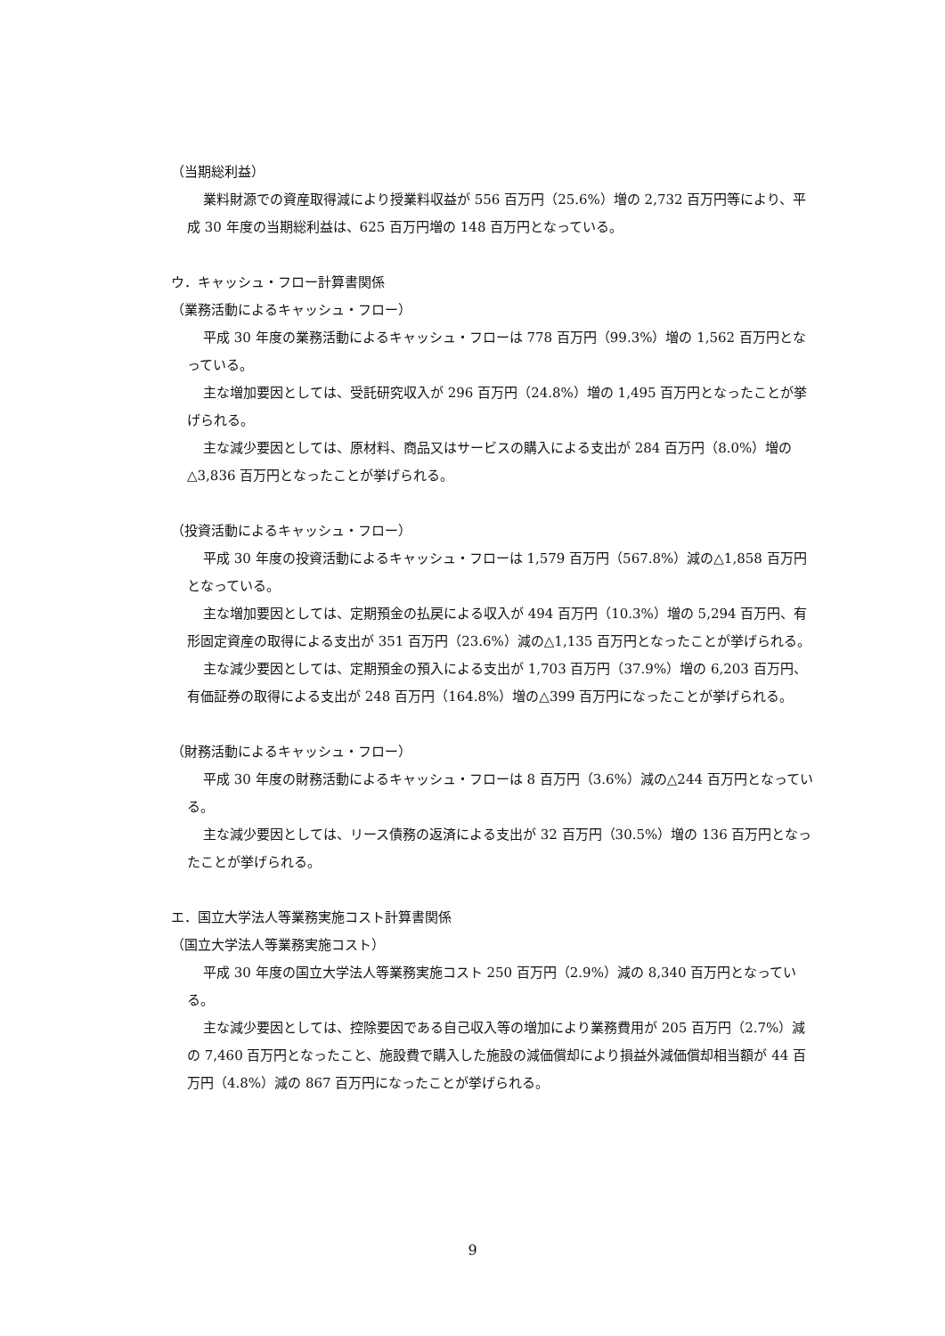（当期総利益）
業料財源での資産取得減により授業料収益が 556 百万円（25.6%）増の 2,732 百万円等により、平成 30 年度の当期総利益は、625 百万円増の 148 百万円となっている。
ウ．キャッシュ・フロー計算書関係
（業務活動によるキャッシュ・フロー）
平成 30 年度の業務活動によるキャッシュ・フローは 778 百万円（99.3%）増の 1,562 百万円となっている。
主な増加要因としては、受託研究収入が 296 百万円（24.8%）増の 1,495 百万円となったことが挙げられる。
主な減少要因としては、原材料、商品又はサービスの購入による支出が 284 百万円（8.0%）増の△3,836 百万円となったことが挙げられる。
（投資活動によるキャッシュ・フロー）
平成 30 年度の投資活動によるキャッシュ・フローは 1,579 百万円（567.8%）減の△1,858 百万円となっている。
主な増加要因としては、定期預金の払戻による収入が 494 百万円（10.3%）増の 5,294 百万円、有形固定資産の取得による支出が 351 百万円（23.6%）減の△1,135 百万円となったことが挙げられる。
主な減少要因としては、定期預金の預入による支出が 1,703 百万円（37.9%）増の 6,203 百万円、有価証券の取得による支出が 248 百万円（164.8%）増の△399 百万円になったことが挙げられる。
（財務活動によるキャッシュ・フロー）
平成 30 年度の財務活動によるキャッシュ・フローは 8 百万円（3.6%）減の△244 百万円となっている。
主な減少要因としては、リース債務の返済による支出が 32 百万円（30.5%）増の 136 百万円となったことが挙げられる。
エ．国立大学法人等業務実施コスト計算書関係
（国立大学法人等業務実施コスト）
平成 30 年度の国立大学法人等業務実施コスト 250 百万円（2.9%）減の 8,340 百万円となっている。
主な減少要因としては、控除要因である自己収入等の増加により業務費用が 205 百万円（2.7%）減の 7,460 百万円となったこと、施設費で購入した施設の減価償却により損益外減価償却相当額が 44 百万円（4.8%）減の 867 百万円になったことが挙げられる。
9